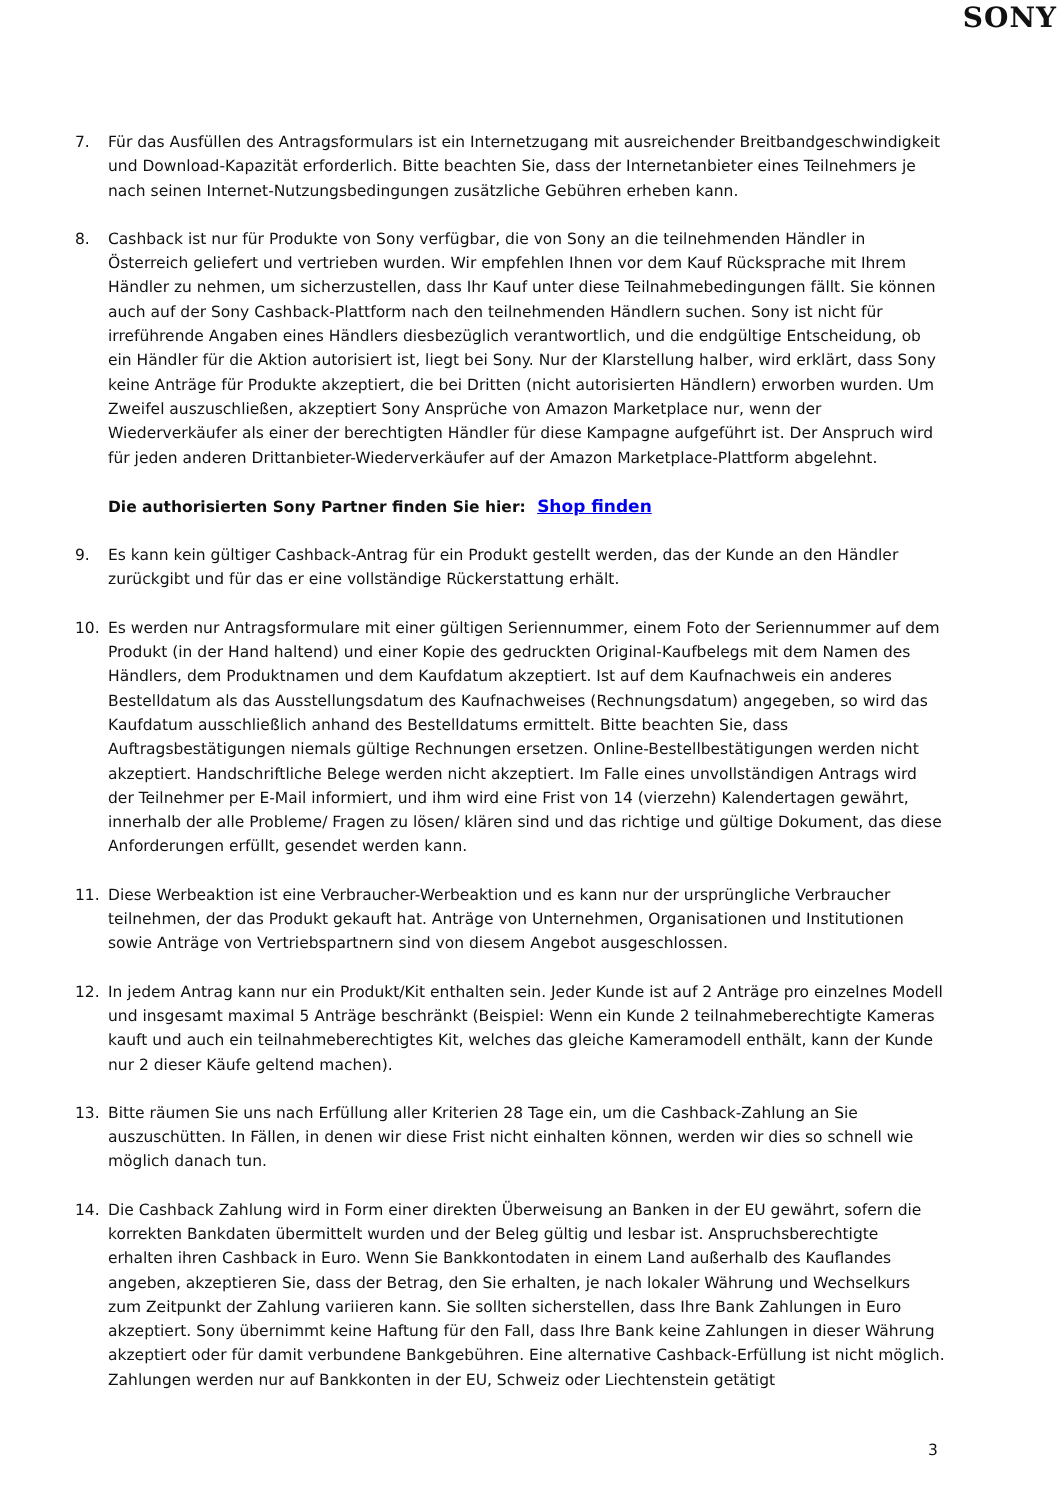SONY
7. Für das Ausfüllen des Antragsformulars ist ein Internetzugang mit ausreichender Breitbandgeschwindigkeit und Download-Kapazität erforderlich. Bitte beachten Sie, dass der Internetanbieter eines Teilnehmers je nach seinen Internet-Nutzungsbedingungen zusätzliche Gebühren erheben kann.
8. Cashback ist nur für Produkte von Sony verfügbar, die von Sony an die teilnehmenden Händler in Österreich geliefert und vertrieben wurden. Wir empfehlen Ihnen vor dem Kauf Rücksprache mit Ihrem Händler zu nehmen, um sicherzustellen, dass Ihr Kauf unter diese Teilnahmebedingungen fällt. Sie können auch auf der Sony Cashback-Plattform nach den teilnehmenden Händlern suchen. Sony ist nicht für irreführende Angaben eines Händlers diesbezüglich verantwortlich, und die endgültige Entscheidung, ob ein Händler für die Aktion autorisiert ist, liegt bei Sony. Nur der Klarstellung halber, wird erklärt, dass Sony keine Anträge für Produkte akzeptiert, die bei Dritten (nicht autorisierten Händlern) erworben wurden. Um Zweifel auszuschließen, akzeptiert Sony Ansprüche von Amazon Marketplace nur, wenn der Wiederverkäufer als einer der berechtigten Händler für diese Kampagne aufgeführt ist. Der Anspruch wird für jeden anderen Drittanbieter-Wiederverkäufer auf der Amazon Marketplace-Plattform abgelehnt.
Die authorisierten Sony Partner finden Sie hier: Shop finden
9. Es kann kein gültiger Cashback-Antrag für ein Produkt gestellt werden, das der Kunde an den Händler zurückgibt und für das er eine vollständige Rückerstattung erhält.
10. Es werden nur Antragsformulare mit einer gültigen Seriennummer, einem Foto der Seriennummer auf dem Produkt (in der Hand haltend) und einer Kopie des gedruckten Original-Kaufbelegs mit dem Namen des Händlers, dem Produktnamen und dem Kaufdatum akzeptiert. Ist auf dem Kaufnachweis ein anderes Bestelldatum als das Ausstellungsdatum des Kaufnachweises (Rechnungsdatum) angegeben, so wird das Kaufdatum ausschließlich anhand des Bestelldatums ermittelt. Bitte beachten Sie, dass Auftragsbestätigungen niemals gültige Rechnungen ersetzen. Online-Bestellbestätigungen werden nicht akzeptiert. Handschriftliche Belege werden nicht akzeptiert. Im Falle eines unvollständigen Antrags wird der Teilnehmer per E-Mail informiert, und ihm wird eine Frist von 14 (vierzehn) Kalendertagen gewährt, innerhalb der alle Probleme/ Fragen zu lösen/ klären sind und das richtige und gültige Dokument, das diese Anforderungen erfüllt, gesendet werden kann.
11. Diese Werbeaktion ist eine Verbraucher-Werbeaktion und es kann nur der ursprüngliche Verbraucher teilnehmen, der das Produkt gekauft hat. Anträge von Unternehmen, Organisationen und Institutionen sowie Anträge von Vertriebspartnern sind von diesem Angebot ausgeschlossen.
12. In jedem Antrag kann nur ein Produkt/Kit enthalten sein. Jeder Kunde ist auf 2 Anträge pro einzelnes Modell und insgesamt maximal 5 Anträge beschränkt (Beispiel: Wenn ein Kunde 2 teilnahmeberechtigte Kameras kauft und auch ein teilnahmeberechtigtes Kit, welches das gleiche Kameramodell enthält, kann der Kunde nur 2 dieser Käufe geltend machen).
13. Bitte räumen Sie uns nach Erfüllung aller Kriterien 28 Tage ein, um die Cashback-Zahlung an Sie auszuschütten. In Fällen, in denen wir diese Frist nicht einhalten können, werden wir dies so schnell wie möglich danach tun.
14. Die Cashback Zahlung wird in Form einer direkten Überweisung an Banken in der EU gewährt, sofern die korrekten Bankdaten übermittelt wurden und der Beleg gültig und lesbar ist. Anspruchsberechtigte erhalten ihren Cashback in Euro. Wenn Sie Bankkontodaten in einem Land außerhalb des Kauflandes angeben, akzeptieren Sie, dass der Betrag, den Sie erhalten, je nach lokaler Währung und Wechselkurs zum Zeitpunkt der Zahlung variieren kann. Sie sollten sicherstellen, dass Ihre Bank Zahlungen in Euro akzeptiert. Sony übernimmt keine Haftung für den Fall, dass Ihre Bank keine Zahlungen in dieser Währung akzeptiert oder für damit verbundene Bankgebühren. Eine alternative Cashback-Erfüllung ist nicht möglich. Zahlungen werden nur auf Bankkonten in der EU, Schweiz oder Liechtenstein getätigt
3